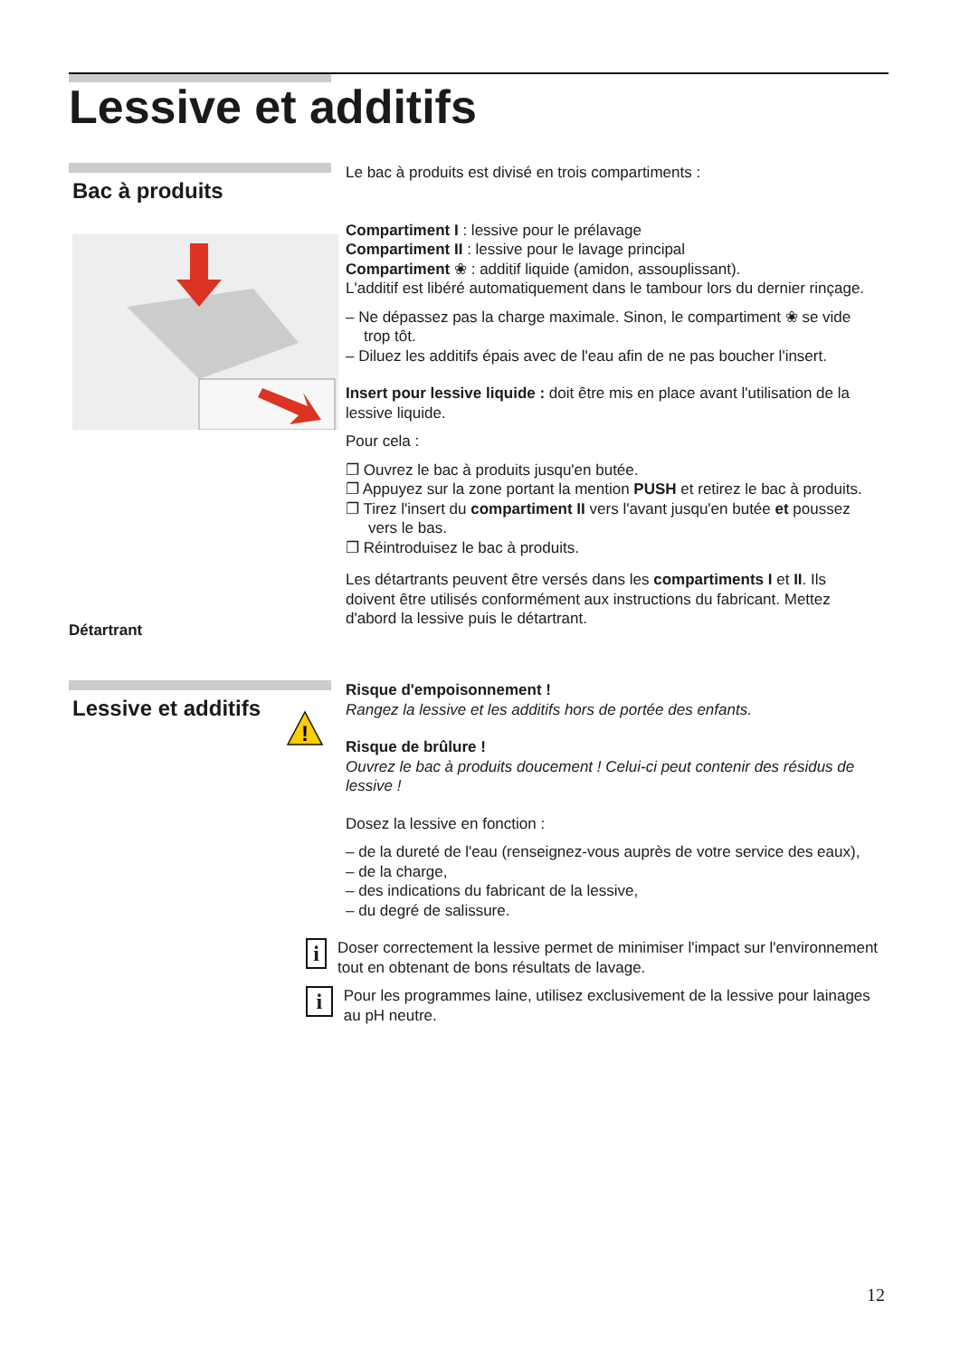Lessive et additifs
Bac à produits
Détartrant
Le bac à produits est divisé en trois compartiments :
Compartiment I : lessive pour le prélavage
Compartiment II : lessive pour le lavage principal
Compartiment ❀ : additif liquide (amidon, assouplissant).
L'additif est libéré automatiquement dans le tambour lors du dernier rinçage.
– Ne dépassez pas la charge maximale. Sinon, le compartiment ❀ se vide trop tôt.
– Diluez les additifs épais avec de l'eau afin de ne pas boucher l'insert.
Insert pour lessive liquide : doit être mis en place avant l'utilisation de la lessive liquide.
Pour cela :
❐ Ouvrez le bac à produits jusqu'en butée.
❐ Appuyez sur la zone portant la mention PUSH et retirez le bac à produits.
❐ Tirez l'insert du compartiment II vers l'avant jusqu'en butée et poussez vers le bas.
❐ Réintroduisez le bac à produits.
Les détartrants peuvent être versés dans les compartiments I et II. Ils doivent être utilisés conformément aux instructions du fabricant. Mettez d'abord la lessive puis le détartrant.
Lessive et additifs
!
Risque d'empoisonnement !
Rangez la lessive et les additifs hors de portée des enfants.
Risque de brûlure !
Ouvrez le bac à produits doucement ! Celui-ci peut contenir des résidus de lessive !
Dosez la lessive en fonction :
– de la dureté de l'eau (renseignez-vous auprès de votre service des eaux),
– de la charge,
– des indications du fabricant de la lessive,
– du degré de salissure.
i
Doser correctement la lessive permet de minimiser l'impact sur l'environnement tout en obtenant de bons résultats de lavage.
i
Pour les programmes laine, utilisez exclusivement de la lessive pour lainages au pH neutre.
12